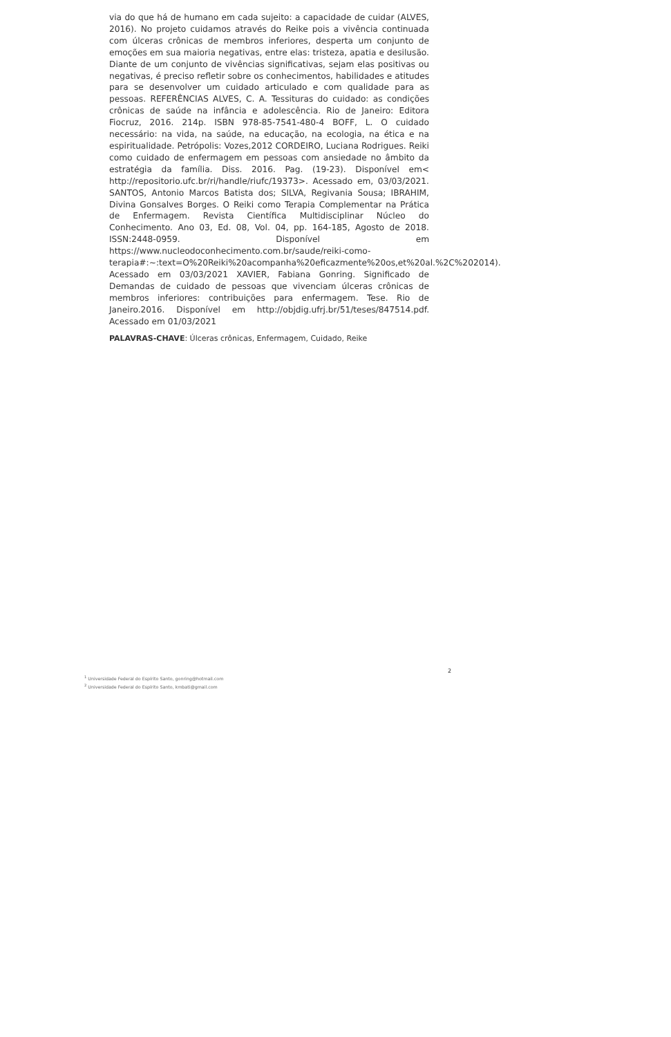via do que há de humano em cada sujeito: a capacidade de cuidar (ALVES, 2016). No projeto cuidamos através do Reike pois a vivência continuada com úlceras crônicas de membros inferiores, desperta um conjunto de emoções em sua maioria negativas, entre elas: tristeza, apatia e desilusão. Diante de um conjunto de vivências significativas, sejam elas positivas ou negativas, é preciso refletir sobre os conhecimentos, habilidades e atitudes para se desenvolver um cuidado articulado e com qualidade para as pessoas. REFERÊNCIAS ALVES, C. A. Tessituras do cuidado: as condições crônicas de saúde na infância e adolescência. Rio de Janeiro: Editora Fiocruz, 2016. 214p. ISBN 978-85-7541-480-4 BOFF, L. O cuidado necessário: na vida, na saúde, na educação, na ecologia, na ética e na espiritualidade. Petrópolis: Vozes,2012 CORDEIRO, Luciana Rodrigues. Reiki como cuidado de enfermagem em pessoas com ansiedade no âmbito da estratégia da família. Diss. 2016. Pag. (19-23). Disponível em< http://repositorio.ufc.br/ri/handle/riufc/19373>. Acessado em, 03/03/2021. SANTOS, Antonio Marcos Batista dos; SILVA, Regivania Sousa; IBRAHIM, Divina Gonsalves Borges. O Reiki como Terapia Complementar na Prática de Enfermagem. Revista Científica Multidisciplinar Núcleo do Conhecimento. Ano 03, Ed. 08, Vol. 04, pp. 164-185, Agosto de 2018. ISSN:2448-0959. Disponível em https://www.nucleodoconhecimento.com.br/saude/reiki-como-terapia#:~:text=O%20Reiki%20acompanha%20eficazmente%20os,et%20al.%2C%202014). Acessado em 03/03/2021 XAVIER, Fabiana Gonring. Significado de Demandas de cuidado de pessoas que vivenciam úlceras crônicas de membros inferiores: contribuições para enfermagem. Tese. Rio de Janeiro.2016. Disponível em http://objdig.ufrj.br/51/teses/847514.pdf. Acessado em 01/03/2021
PALAVRAS-CHAVE: Úlceras crônicas, Enfermagem, Cuidado, Reike
2
<sup>1</sup> Universidade Federal do Espírito Santo, gonring@hotmail.com
<sup>2</sup> Universidade Federal do Espírito Santo, kmbati@gmail.com